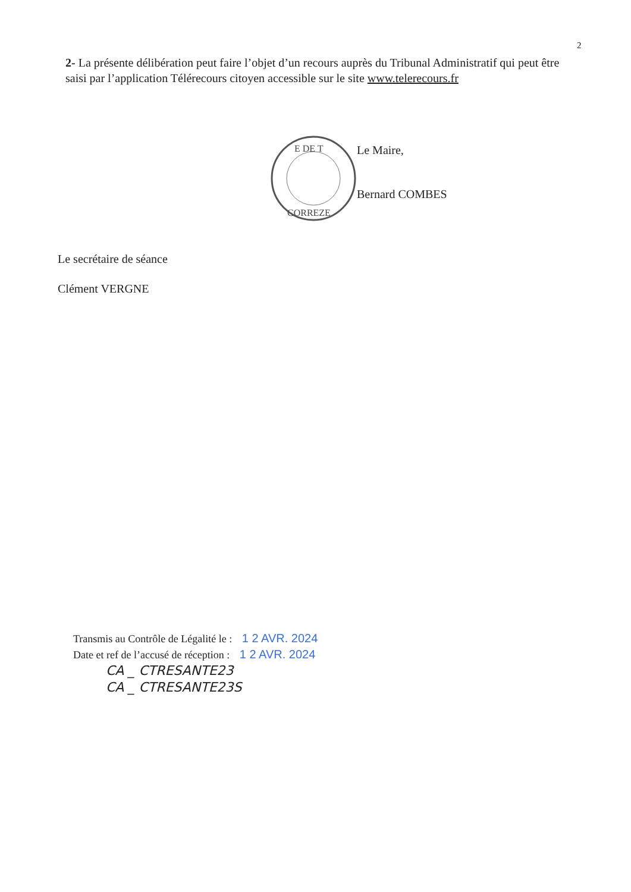2
2- La présente délibération peut faire l’objet d’un recours auprès du Tribunal Administratif qui peut être saisi par l’application Télérecours citoyen accessible sur le site www.telerecours.fr
E DE T
CORREZE
Le Maire,
Bernard COMBES
Le secrétaire de séance
Clément VERGNE
Transmis au Contrôle de Légalité le : 1 2 AVR. 2024
Date et ref de l’accusé de réception : 1 2 AVR. 2024
CA _ CTRESANTE23
CA _ CTRESANTE23S